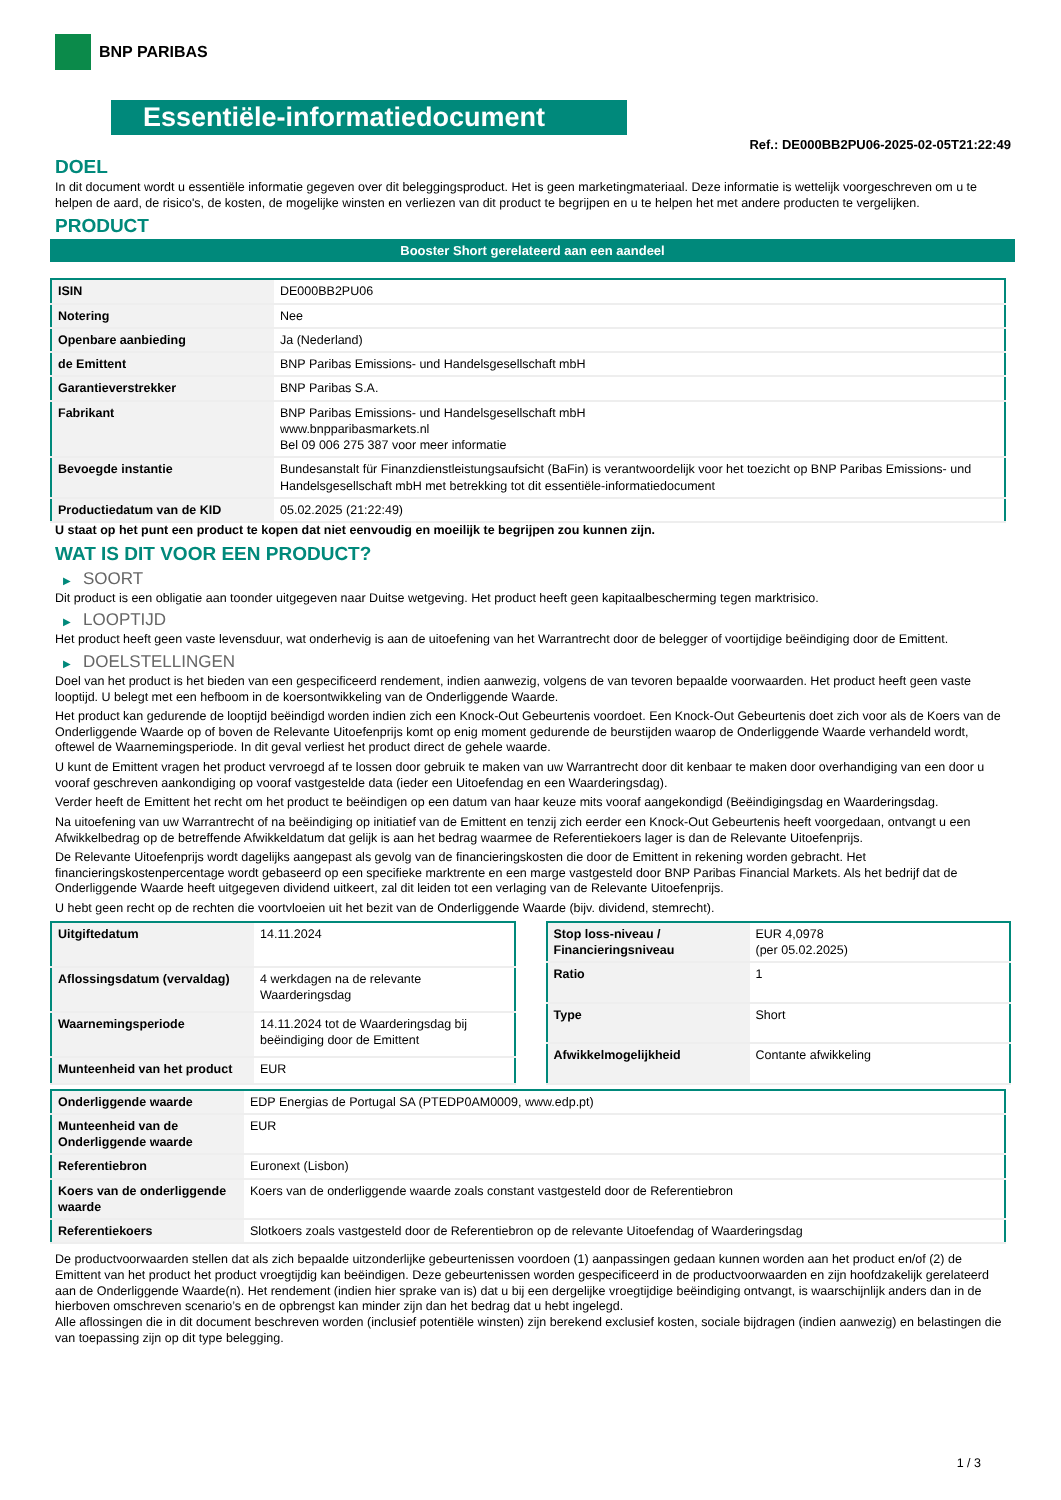BNP PARIBAS
Essentiële-informatiedocument
Ref.: DE000BB2PU06-2025-02-05T21:22:49
DOEL
In dit document wordt u essentiële informatie gegeven over dit beleggingsproduct. Het is geen marketingmateriaal. Deze informatie is wettelijk voorgeschreven om u te helpen de aard, de risico's, de kosten, de mogelijke winsten en verliezen van dit product te begrijpen en u te helpen het met andere producten te vergelijken.
PRODUCT
Booster Short gerelateerd aan een aandeel
| ISIN | DE000BB2PU06 |
| Notering | Nee |
| Openbare aanbieding | Ja (Nederland) |
| de Emittent | BNP Paribas Emissions- und Handelsgesellschaft mbH |
| Garantieverstrekker | BNP Paribas S.A. |
| Fabrikant | BNP Paribas Emissions- und Handelsgesellschaft mbH www.bnpparibasmarkets.nl Bel 09 006 275 387 voor meer informatie |
| Bevoegde instantie | Bundesanstalt für Finanzdienstleistungsaufsicht (BaFin) is verantwoordelijk voor het toezicht op BNP Paribas Emissions- und Handelsgesellschaft mbH met betrekking tot dit essentiële-informatiedocument |
| Productiedatum van de KID | 05.02.2025 (21:22:49) |
U staat op het punt een product te kopen dat niet eenvoudig en moeilijk te begrijpen zou kunnen zijn.
WAT IS DIT VOOR EEN PRODUCT?
▶ SOORT
Dit product is een obligatie aan toonder uitgegeven naar Duitse wetgeving. Het product heeft geen kapitaalbescherming tegen marktrisico.
▶ LOOPTIJD
Het product heeft geen vaste levensduur, wat onderhevig is aan de uitoefening van het Warrantrecht door de belegger of voortijdige beëindiging door de Emittent.
▶ DOELSTELLINGEN
Doel van het product is het bieden van een gespecificeerd rendement, indien aanwezig, volgens de van tevoren bepaalde voorwaarden. Het product heeft geen vaste looptijd. U belegt met een hefboom in de koersontwikkeling van de Onderliggende Waarde.
Het product kan gedurende de looptijd beëindigd worden indien zich een Knock-Out Gebeurtenis voordoet. Een Knock-Out Gebeurtenis doet zich voor als de Koers van de Onderliggende Waarde op of boven de Relevante Uitoefenprijs komt op enig moment gedurende de beurstijden waarop de Onderliggende Waarde verhandeld wordt, oftewel de Waarnemingsperiode. In dit geval verliest het product direct de gehele waarde.
U kunt de Emittent vragen het product vervroegd af te lossen door gebruik te maken van uw Warrantrecht door dit kenbaar te maken door overhandiging van een door u vooraf geschreven aankondiging op vooraf vastgestelde data (ieder een Uitoefendag en een Waarderingsdag).
Verder heeft de Emittent het recht om het product te beëindigen op een datum van haar keuze mits vooraf aangekondigd (Beëindigingsdag en Waarderingsdag.
Na uitoefening van uw Warrantrecht of na beëindiging op initiatief van de Emittent en tenzij zich eerder een Knock-Out Gebeurtenis heeft voorgedaan, ontvangt u een Afwikkelbedrag op de betreffende Afwikkeldatum dat gelijk is aan het bedrag waarmee de Referentiekoers lager is dan de Relevante Uitoefenprijs.
De Relevante Uitoefenprijs wordt dagelijks aangepast als gevolg van de financieringskosten die door de Emittent in rekening worden gebracht. Het financieringskostenpercentage wordt gebaseerd op een specifieke marktrente en een marge vastgesteld door BNP Paribas Financial Markets. Als het bedrijf dat de Onderliggende Waarde heeft uitgegeven dividend uitkeert, zal dit leiden tot een verlaging van de Relevante Uitoefenprijs.
U hebt geen recht op de rechten die voortvloeien uit het bezit van de Onderliggende Waarde (bijv. dividend, stemrecht).
| Uitgiftedatum | 14.11.2024 |
| Aflossingsdatum (vervaldag) | 4 werkdagen na de relevante Waarderingsdag |
| Waarnemingsperiode | 14.11.2024 tot de Waarderingsdag bij beëindiging door de Emittent |
| Munteenheid van het product | EUR |
| Stop loss-niveau / Financieringsniveau | EUR 4,0978 (per 05.02.2025) |
| Ratio | 1 |
| Type | Short |
| Afwikkelmogelijkheid | Contante afwikkeling |
| Onderliggende waarde | EDP Energias de Portugal SA (PTEDP0AM0009, www.edp.pt) |
| Munteenheid van de Onderliggende waarde | EUR |
| Referentiebron | Euronext (Lisbon) |
| Koers van de onderliggende waarde | Koers van de onderliggende waarde zoals constant vastgesteld door de Referentiebron |
| Referentiekoers | Slotkoers zoals vastgesteld door de Referentiebron op de relevante Uitoefendag of Waarderingsdag |
De productvoorwaarden stellen dat als zich bepaalde uitzonderlijke gebeurtenissen voordoen (1) aanpassingen gedaan kunnen worden aan het product en/of (2) de Emittent van het product het product vroegtijdig kan beëindigen. Deze gebeurtenissen worden gespecificeerd in de productvoorwaarden en zijn hoofdzakelijk gerelateerd aan de Onderliggende Waarde(n). Het rendement (indien hier sprake van is) dat u bij een dergelijke vroegtijdige beëindiging ontvangt, is waarschijnlijk anders dan in de hierboven omschreven scenario’s en de opbrengst kan minder zijn dan het bedrag dat u hebt ingelegd.
Alle aflossingen die in dit document beschreven worden (inclusief potentiële winsten) zijn berekend exclusief kosten, sociale bijdragen (indien aanwezig) en belastingen die van toepassing zijn op dit type belegging.
1 / 3